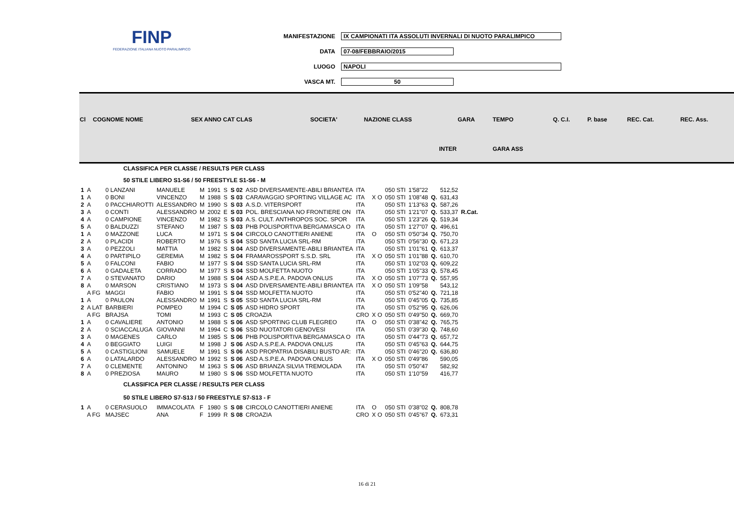FINP
FEDERAZIONE ITALIANA NUOTO PARALIMPICO
MANIFESTAZIONE IX CAMPIONATI ITA ASSOLUTI INVERNALI DI NUOTO PARALIMPICO
DATA 07-08/FEBBRAIO/2015
LUOGO NAPOLI
VASCA MT. 50
| Cl | COGNOME NOME | SEX ANNO CAT CLAS | SOCIETA' | NAZIONE CLASS | GARA | TEMPO | Q. C.I. | P. base | REC. Cat. | REC. Ass. |
| | | | | INTER | | GARA ASS | | | | |
| CLASSIFICA PER CLASSE / RESULTS PER CLASS | | | | | | | | | | | | | | | |
| 50 STILE LIBERO S1-S6 / 50 FREESTYLE S1-S6 - M | | | | | | | | | | | | | | | |
| 1 | A | 0 LANZANI | MANUELE | M | 1991 | S | S 02 | ASD DIVERSAMENTE-ABILI BRIANTEA | ITA | | 050 STI | 1'58"22 | | 512,52 | |
| 1 | A | 0 BONI | VINCENZO | M | 1988 | S | S 03 | CARAVAGGIO SPORTING VILLAGE AC | ITA | X O | 050 STI | 1'08"48 | Q. | 631,43 | |
| 2 | A | 0 PACCHIAROTTI | ALESSANDRO | M | 1990 | S | S 03 | A.S.D. VITERSPORT | ITA | | 050 STI | 1'13"63 | Q. | 587,26 | |
| 3 | A | 0 CONTI | ALESSANDRO | M | 2002 | E | S 03 | POL. BRESCIANA NO FRONTIERE ON | ITA | | 050 STI | 1'21"07 | Q. | 533,37 | R.Cat. |
| 4 | A | 0 CAMPIONE | VINCENZO | M | 1982 | S | S 03 | A.S. CULT. ANTHROPOS SOC. SPOR | ITA | | 050 STI | 1'23"26 | Q. | 519,34 | |
| 5 | A | 0 BALDUZZI | STEFANO | M | 1987 | S | S 03 | PHB POLISPORTIVA BERGAMASCA O | ITA | | 050 STI | 1'27"07 | Q. | 496,61 | |
| 1 | A | 0 MAZZONE | LUCA | M | 1971 | S | S 04 | CIRCOLO CANOTTIERI ANIENE | ITA | O | 050 STI | 0'50"34 | Q. | 750,70 | |
| 2 | A | 0 PLACIDI | ROBERTO | M | 1976 | S | S 04 | SSD SANTA LUCIA SRL-RM | ITA | | 050 STI | 0'56"30 | Q. | 671,23 | |
| 3 | A | 0 PEZZOLI | MATTIA | M | 1982 | S | S 04 | ASD DIVERSAMENTE-ABILI BRIANTEA | ITA | | 050 STI | 1'01"61 | Q. | 613,37 | |
| 4 | A | 0 PARTIPILO | GEREMIA | M | 1982 | S | S 04 | FRAMAROSSPORT S.S.D. SRL | ITA | X O | 050 STI | 1'01"88 | Q. | 610,70 | |
| 5 | A | 0 FALCONI | FABIO | M | 1977 | S | S 04 | SSD SANTA LUCIA SRL-RM | ITA | | 050 STI | 1'02"03 | Q. | 609,22 | |
| 6 | A | 0 GADALETA | CORRADO | M | 1977 | S | S 04 | SSD MOLFETTA NUOTO | ITA | | 050 STI | 1'05"33 | Q. | 578,45 | |
| 7 | A | 0 STEVANATO | DARIO | M | 1988 | S | S 04 | ASD A.S.P.E.A. PADOVA ONLUS | ITA | X O | 050 STI | 1'07"73 | Q. | 557,95 | |
| 8 | A | 0 MARSON | CRISTIANO | M | 1973 | S | S 04 | ASD DIVERSAMENTE-ABILI BRIANTEA | ITA | X O | 050 STI | 1'09"58 | | 543,12 | |
| | A FG | MAGGI | FABIO | M | 1991 | S | S 04 | SSD MOLFETTA NUOTO | ITA | | 050 STI | 0'52"40 | Q. | 721,18 | |
| 1 | A | 0 PAULON | ALESSANDRO | M | 1991 | S | S 05 | SSD SANTA LUCIA SRL-RM | ITA | | 050 STI | 0'45"05 | Q. | 735,85 | |
| 2 | A LAT | BARBIERI | POMPEO | M | 1994 | C | S 05 | ASD HIDRO SPORT | ITA | | 050 STI | 0'52"95 | Q. | 626,06 | |
| | A FG | BRAJSA | TOMI | M | 1993 | C | S 05 | CROAZIA | CRO | X O | 050 STI | 0'49"50 | Q. | 669,70 | |
| 1 | A | 0 CAVALIERE | ANTONIO | M | 1988 | S | S 06 | ASD SPORTING CLUB FLEGREO | ITA | O | 050 STI | 0'38"42 | Q. | 765,75 | |
| 2 | A | 0 SCIACCALUGA | GIOVANNI | M | 1994 | C | S 06 | SSD NUOTATORI GENOVESI | ITA | | 050 STI | 0'39"30 | Q. | 748,60 | |
| 3 | A | 0 MAGENES | CARLO | M | 1985 | S | S 06 | PHB POLISPORTIVA BERGAMASCA O | ITA | | 050 STI | 0'44"73 | Q. | 657,72 | |
| 4 | A | 0 BEGGIATO | LUIGI | M | 1998 | J | S 06 | ASD A.S.P.E.A. PADOVA ONLUS | ITA | | 050 STI | 0'45"63 | Q. | 644,75 | |
| 5 | A | 0 CASTIGLIONI | SAMUELE | M | 1991 | S | S 06 | ASD PROPATRIA DISABILI BUSTO AR: | ITA | | 050 STI | 0'46"20 | Q. | 636,80 | |
| 6 | A | 0 LATALARDO | ALESSANDRO | M | 1992 | S | S 06 | ASD A.S.P.E.A. PADOVA ONLUS | ITA | X O | 050 STI | 0'49"86 | | 590,05 | |
| 7 | A | 0 CLEMENTE | ANTONINO | M | 1963 | S | S 06 | ASD BRIANZA SILVIA TREMOLADA | ITA | | 050 STI | 0'50"47 | | 582,92 | |
| 8 | A | 0 PREZIOSA | MAURO | M | 1980 | S | S 06 | SSD MOLFETTA NUOTO | ITA | | 050 STI | 1'10"59 | | 416,77 | |
| CLASSIFICA PER CLASSE / RESULTS PER CLASS | | | | | | | | | | | | | | | |
| 50 STILE LIBERO S7-S13 / 50 FREESTYLE S7-S13 - F | | | | | | | | | | | | | | | |
| 1 | A | 0 CERASUOLO | IMMACOLATA | F | 1980 | S | S 08 | CIRCOLO CANOTTIERI ANIENE | ITA | O | 050 STI | 0'38"02 | Q. | 808,78 | |
| | A FG | MAJSEC | ANA | F | 1999 | R | S 08 | CROAZIA | CRO | X O | 050 STI | 0'45"67 | Q. | 673,31 | |
16 di 21